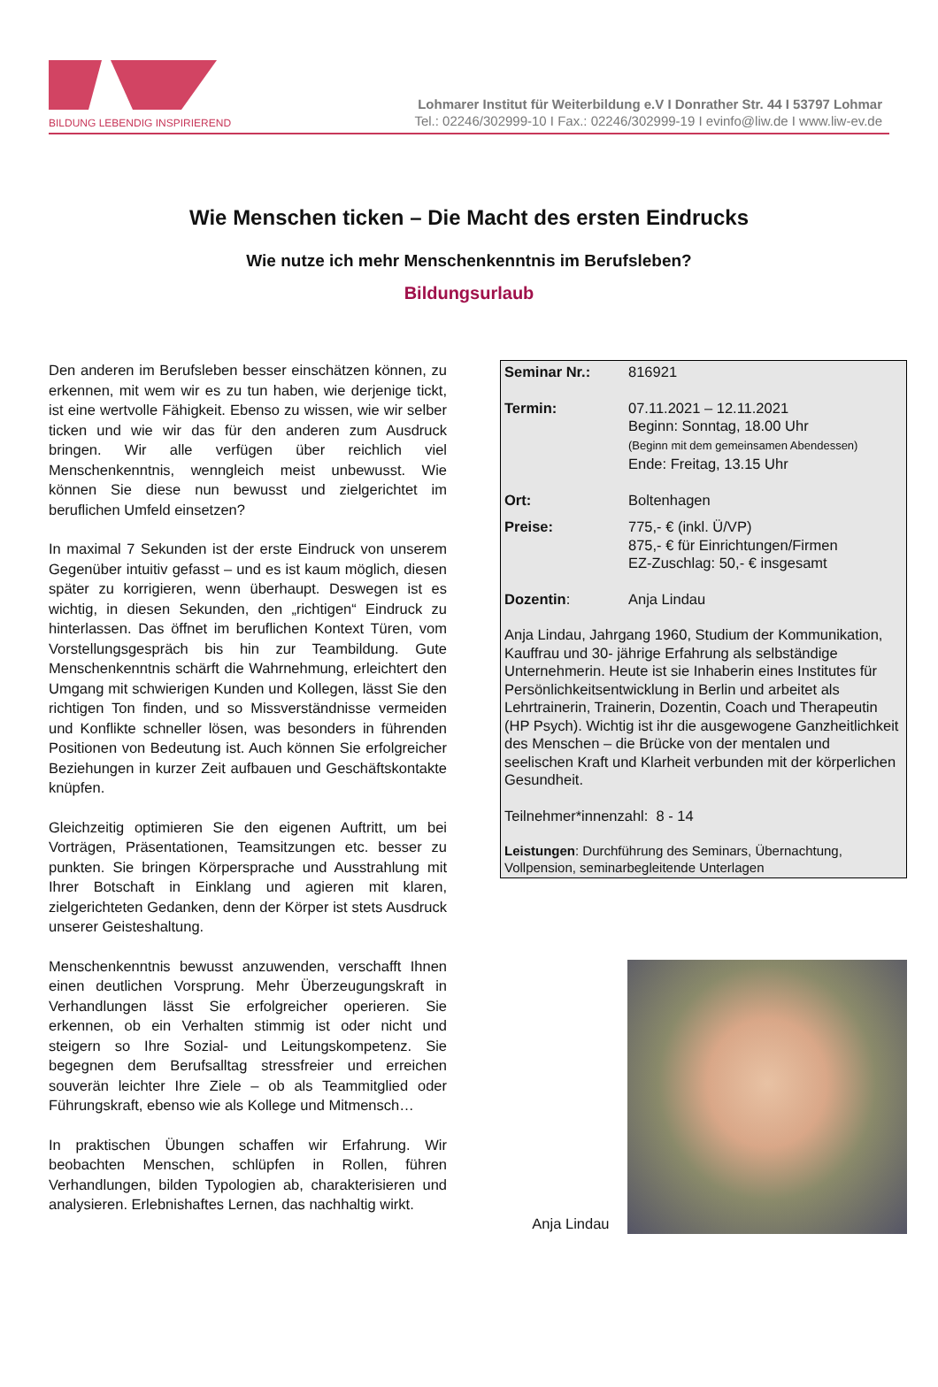BILDUNG LEBENDIG INSPIRIEREND
Lohmarer Institut für Weiterbildung e.V I Donrather Str. 44 I 53797 Lohmar
Tel.: 02246/302999-10 I Fax.: 02246/302999-19 I evinfo@liw.de I www.liw-ev.de
Wie Menschen ticken – Die Macht des ersten Eindrucks
Wie nutze ich mehr Menschenkenntnis im Berufsleben?
Bildungsurlaub
Den anderen im Berufsleben besser einschätzen können, zu erkennen, mit wem wir es zu tun haben, wie derjenige tickt, ist eine wertvolle Fähigkeit. Ebenso zu wissen, wie wir selber ticken und wie wir das für den anderen zum Ausdruck bringen. Wir alle verfügen über reichlich viel Menschenkenntnis, wenngleich meist unbewusst. Wie können Sie diese nun bewusst und zielgerichtet im beruflichen Umfeld einsetzen?
In maximal 7 Sekunden ist der erste Eindruck von unserem Gegenüber intuitiv gefasst – und es ist kaum möglich, diesen später zu korrigieren, wenn überhaupt. Deswegen ist es wichtig, in diesen Sekunden, den „richtigen“ Eindruck zu hinterlassen. Das öffnet im beruflichen Kontext Türen, vom Vorstellungsgespräch bis hin zur Teambildung. Gute Menschenkenntnis schärft die Wahrnehmung, erleichtert den Umgang mit schwierigen Kunden und Kollegen, lässt Sie den richtigen Ton finden, und so Missverständnisse vermeiden und Konflikte schneller lösen, was besonders in führenden Positionen von Bedeutung ist. Auch können Sie erfolgreicher Beziehungen in kurzer Zeit aufbauen und Geschäftskontakte knüpfen.
Gleichzeitig optimieren Sie den eigenen Auftritt, um bei Vorträgen, Präsentationen, Teamsitzungen etc. besser zu punkten. Sie bringen Körpersprache und Ausstrahlung mit Ihrer Botschaft in Einklang und agieren mit klaren, zielgerichteten Gedanken, denn der Körper ist stets Ausdruck unserer Geisteshaltung.
Menschenkenntnis bewusst anzuwenden, verschafft Ihnen einen deutlichen Vorsprung. Mehr Überzeugungskraft in Verhandlungen lässt Sie erfolgreicher operieren. Sie erkennen, ob ein Verhalten stimmig ist oder nicht und steigern so Ihre Sozial- und Leitungskompetenz. Sie begegnen dem Berufsalltag stressfreier und erreichen souverän leichter Ihre Ziele – ob als Teammitglied oder Führungskraft, ebenso wie als Kollege und Mitmensch…
In praktischen Übungen schaffen wir Erfahrung. Wir beobachten Menschen, schlüpfen in Rollen, führen Verhandlungen, bilden Typologien ab, charakterisieren und analysieren. Erlebnishaftes Lernen, das nachhaltig wirkt.
Seminar Nr.: 816921
Termin: 07.11.2021 – 12.11.2021
Beginn: Sonntag, 18.00 Uhr
(Beginn mit dem gemeinsamen Abendessen)
Ende: Freitag, 13.15 Uhr
Ort: Boltenhagen
Preise: 775,- € (inkl. Ü/VP)
875,- € für Einrichtungen/Firmen
EZ-Zuschlag: 50,- € insgesamt
Dozentin: Anja Lindau
Anja Lindau, Jahrgang 1960, Studium der Kommunikation, Kauffrau und 30- jährige Erfahrung als selbständige Unternehmerin. Heute ist sie Inhaberin eines Institutes für Persönlichkeitsentwicklung in Berlin und arbeitet als Lehrtrainerin, Trainerin, Dozentin, Coach und Therapeutin (HP Psych). Wichtig ist ihr die ausgewogene Ganzheitlichkeit des Menschen – die Brücke von der mentalen und seelischen Kraft und Klarheit verbunden mit der körperlichen Gesundheit.
Teilnehmer*innenzahl: 8 - 14
Leistungen: Durchführung des Seminars, Übernachtung, Vollpension, seminarbegleitende Unterlagen
Anja Lindau